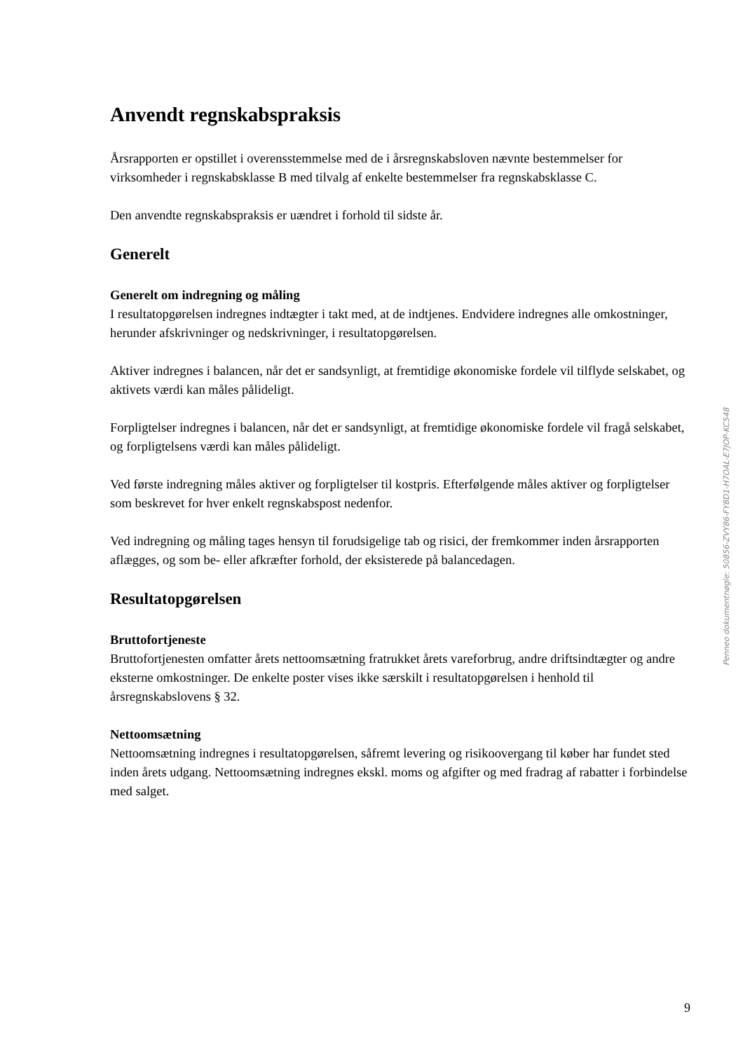Anvendt regnskabspraksis
Årsrapporten er opstillet i overensstemmelse med de i årsregnskabsloven nævnte bestemmelser for virksomheder i regnskabsklasse B med tilvalg af enkelte bestemmelser fra regnskabsklasse C.
Den anvendte regnskabspraksis er uændret i forhold til sidste år.
Generelt
Generelt om indregning og måling
I resultatopgørelsen indregnes indtægter i takt med, at de indtjenes. Endvidere indregnes alle omkostninger, herunder afskrivninger og nedskrivninger, i resultatopgørelsen.
Aktiver indregnes i balancen, når det er sandsynligt, at fremtidige økonomiske fordele vil tilflyde selskabet, og aktivets værdi kan måles pålideligt.
Forpligtelser indregnes i balancen, når det er sandsynligt, at fremtidige økonomiske fordele vil fragå selskabet, og forpligtelsens værdi kan måles pålideligt.
Ved første indregning måles aktiver og forpligtelser til kostpris. Efterfølgende måles aktiver og forpligtelser som beskrevet for hver enkelt regnskabspost nedenfor.
Ved indregning og måling tages hensyn til forudsigelige tab og risici, der fremkommer inden årsrapporten aflægges, og som be- eller afkræfter forhold, der eksisterede på balancedagen.
Resultatopgørelsen
Bruttofortjeneste
Bruttofortjenesten omfatter årets nettoomsætning fratrukket årets vareforbrug, andre driftsindtægter og andre eksterne omkostninger. De enkelte poster vises ikke særskilt i resultatopgørelsen i henhold til årsregnskabslovens § 32.
Nettoomsætning
Nettoomsætning indregnes i resultatopgørelsen, såfremt levering og risikoovergang til køber har fundet sted inden årets udgang. Nettoomsætning indregnes ekskl. moms og afgifter og med fradrag af rabatter i forbindelse med salget.
Penneo dokumentnøgle: 50856-ZVY86-FY8D1-H7OAL-E7JOP-KC548
9